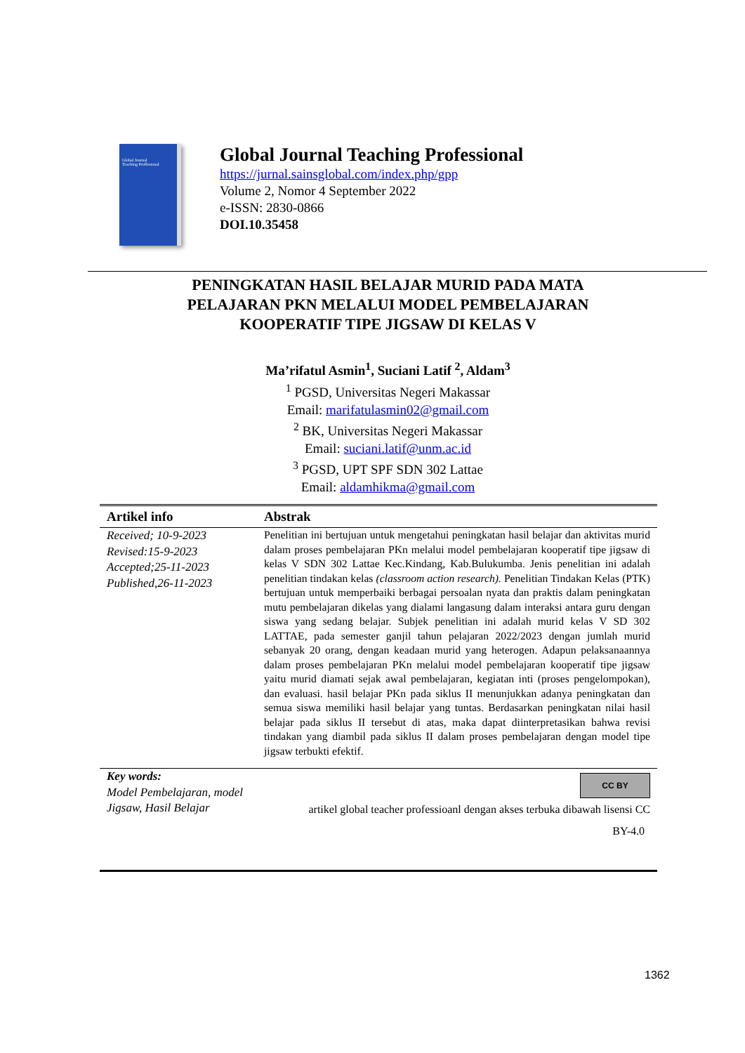Global Journal
Teaching Proffesional
Global Journal Teaching Professional
https://jurnal.sainsglobal.com/index.php/gpp
Volume 2, Nomor 4 September 2022
e-ISSN: 2830-0866
DOI.10.35458
PENINGKATAN HASIL BELAJAR MURID PADA MATA
PELAJARAN PKN MELALUI MODEL PEMBELAJARAN
KOOPERATIF TIPE JIGSAW DI KELAS V
Ma’rifatul Asmin<sup>1</sup>, Suciani Latif <sup>2</sup>, Aldam<sup>3</sup>
<sup>1</sup> PGSD, Universitas Negeri Makassar
Email: marifatulasmin02@gmail.com
<sup>2</sup> BK, Universitas Negeri Makassar
Email: suciani.latif@unm.ac.id
<sup>3</sup> PGSD, UPT SPF SDN 302 Lattae
Email: aldamhikma@gmail.com
Artikel info Abstrak
Received; 10-9-2023
Revised:15-9-2023
Accepted;25-11-2023
Published,26-11-2023
Penelitian ini bertujuan untuk mengetahui peningkatan hasil belajar dan aktivitas murid dalam proses pembelajaran PKn melalui model pembelajaran kooperatif tipe jigsaw di kelas V SDN 302 Lattae Kec.Kindang, Kab.Bulukumba. Jenis penelitian ini adalah penelitian tindakan kelas (classroom action research). Penelitian Tindakan Kelas (PTK) bertujuan untuk memperbaiki berbagai persoalan nyata dan praktis dalam peningkatan mutu pembelajaran dikelas yang dialami langasung dalam interaksi antara guru dengan siswa yang sedang belajar. Subjek penelitian ini adalah murid kelas V SD 302 LATTAE, pada semester ganjil tahun pelajaran 2022/2023 dengan jumlah murid sebanyak 20 orang, dengan keadaan murid yang heterogen. Adapun pelaksanaannya dalam proses pembelajaran PKn melalui model pembelajaran kooperatif tipe jigsaw yaitu murid diamati sejak awal pembelajaran, kegiatan inti (proses pengelompokan), dan evaluasi. hasil belajar PKn pada siklus II menunjukkan adanya peningkatan dan semua siswa memiliki hasil belajar yang tuntas. Berdasarkan peningkatan nilai hasil belajar pada siklus II tersebut di atas, maka dapat diinterpretasikan bahwa revisi tindakan yang diambil pada siklus II dalam proses pembelajaran dengan model tipe jigsaw terbukti efektif.
Key words:
Model Pembelajaran, model Jigsaw, Hasil Belajar
CC BY
artikel global teacher professioanl dengan akses terbuka dibawah lisensi CC
BY-4.0
1362